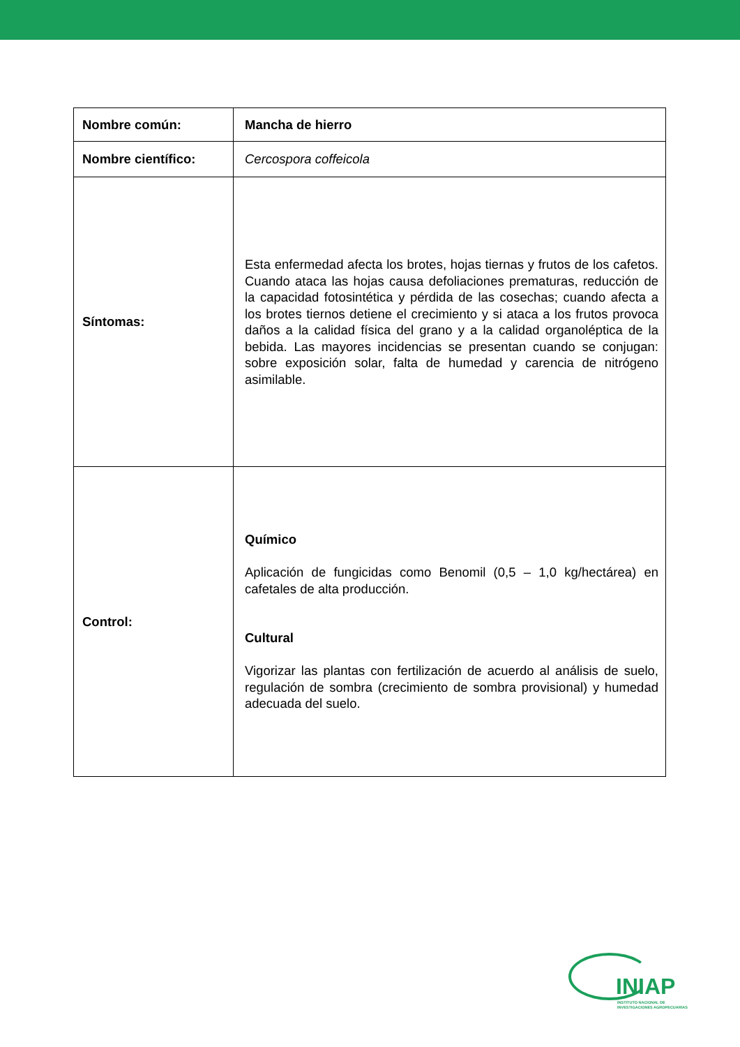| Nombre común: | Mancha de hierro |
| Nombre científico: | Cercospora coffeicola |
| Síntomas: | Esta enfermedad afecta los brotes, hojas tiernas y frutos de los cafetos. Cuando ataca las hojas causa defoliaciones prematuras, reducción de la capacidad fotosintética y pérdida de las cosechas; cuando afecta a los brotes tiernos detiene el crecimiento y si ataca a los frutos provoca daños a la calidad física del grano y a la calidad organoléptica de la bebida. Las mayores incidencias se presentan cuando se conjugan: sobre exposición solar, falta de humedad y carencia de nitrógeno asimilable. |
| Control: | Químico Aplicación de fungicidas como Benomil (0,5 – 1,0 kg/hectárea) en cafetales de alta producción. Cultural Vigorizar las plantas con fertilización de acuerdo al análisis de suelo, regulación de sombra (crecimiento de sombra provisional) y humedad adecuada del suelo. |
INIAP
INSTITUTO NACIONAL DE INVESTIGACIONES AGROPECUARIAS